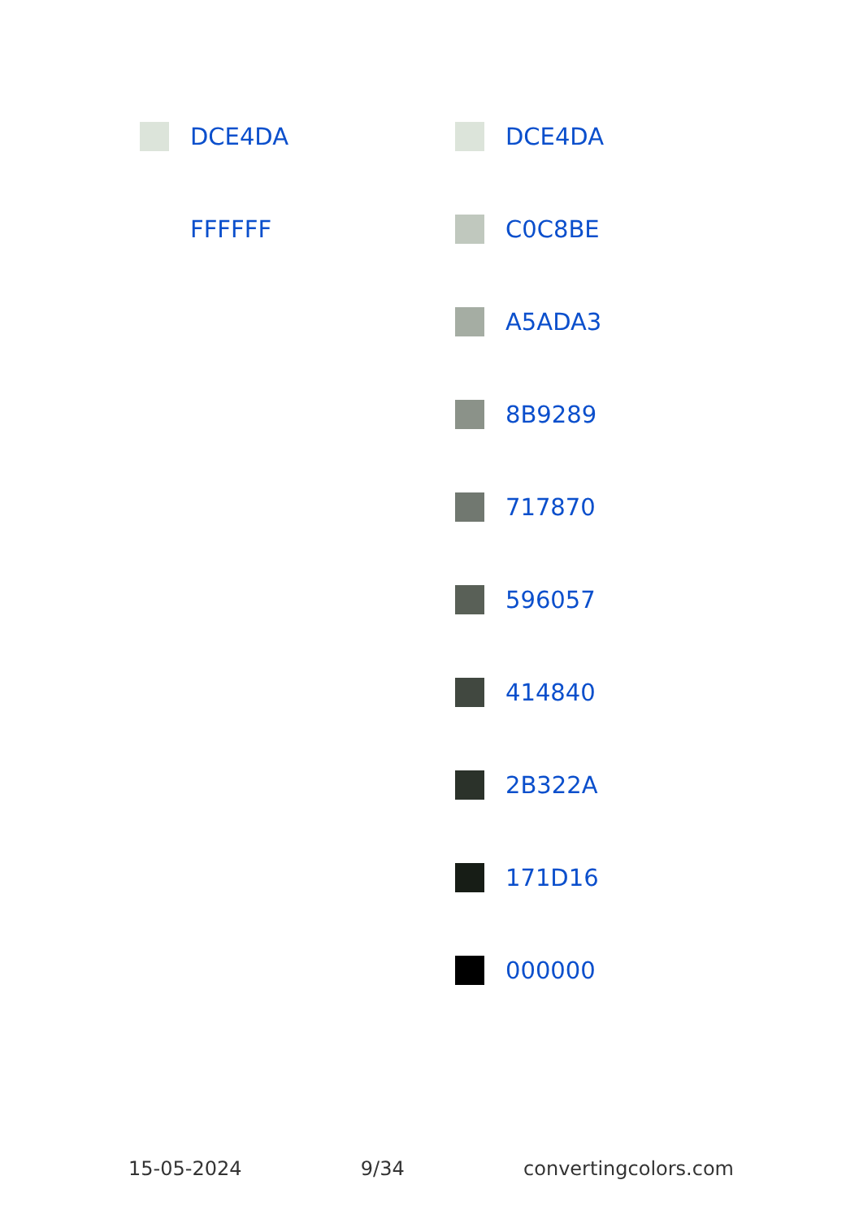DCE4DA
FFFFFF
DCE4DA
C0C8BE
A5ADA3
8B9289
717870
596057
414840
2B322A
171D16
000000
15-05-2024 9/34 convertingcolors.com